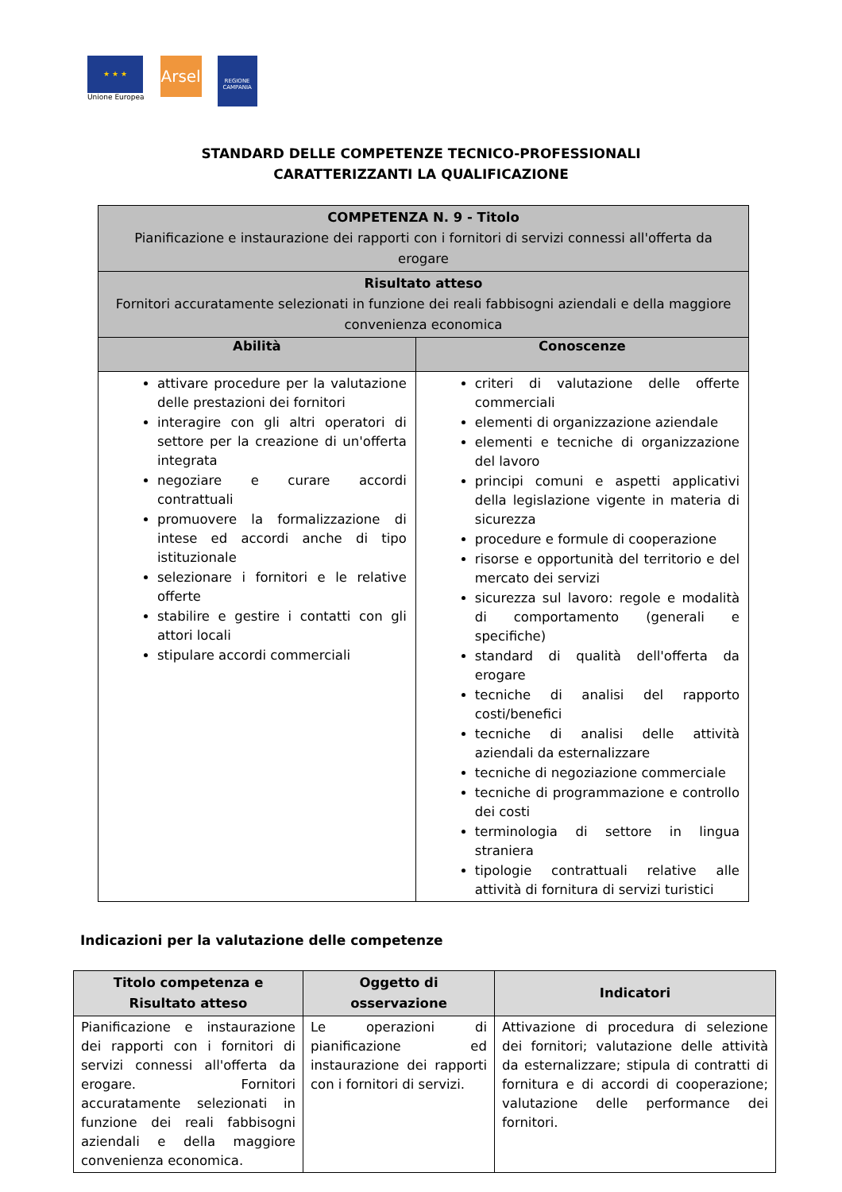★ ★ ★
Unione Europea
Arsel
REGIONE CAMPANIA
STANDARD DELLE COMPETENZE TECNICO-PROFESSIONALI
CARATTERIZZANTI LA QUALIFICAZIONE
| COMPETENZA N. 9 - Titolo Pianificazione e instaurazione dei rapporti con i fornitori di servizi connessi all'offerta da erogare | |
| Risultato atteso Fornitori accuratamente selezionati in funzione dei reali fabbisogni aziendali e della maggiore convenienza economica | |
| Abilità | Conoscenze |
| attivare procedure per la valutazione delle prestazioni dei fornitori interagire con gli altri operatori di settore per la creazione di un'offerta integrata negoziare e curare accordi contrattuali promuovere la formalizzazione di intese ed accordi anche di tipo istituzionale selezionare i fornitori e le relative offerte stabilire e gestire i contatti con gli attori locali stipulare accordi commerciali | criteri di valutazione delle offerte commerciali elementi di organizzazione aziendale elementi e tecniche di organizzazione del lavoro principi comuni e aspetti applicativi della legislazione vigente in materia di sicurezza procedure e formule di cooperazione risorse e opportunità del territorio e del mercato dei servizi sicurezza sul lavoro: regole e modalità di comportamento (generali e specifiche) standard di qualità dell'offerta da erogare tecniche di analisi del rapporto costi/benefici tecniche di analisi delle attività aziendali da esternalizzare tecniche di negoziazione commerciale tecniche di programmazione e controllo dei costi terminologia di settore in lingua straniera tipologie contrattuali relative alle attività di fornitura di servizi turistici |
Indicazioni per la valutazione delle competenze
| Titolo competenza e Risultato atteso | Oggetto di osservazione | Indicatori |
| --- | --- | --- |
| Pianificazione e instaurazione dei rapporti con i fornitori di servizi connessi all'offerta da erogare. Fornitori accuratamente selezionati in funzione dei reali fabbisogni aziendali e della maggiore convenienza economica. | Le operazioni di pianificazione ed instaurazione dei rapporti con i fornitori di servizi. | Attivazione di procedura di selezione dei fornitori; valutazione delle attività da esternalizzare; stipula di contratti di fornitura e di accordi di cooperazione; valutazione delle performance dei fornitori. |